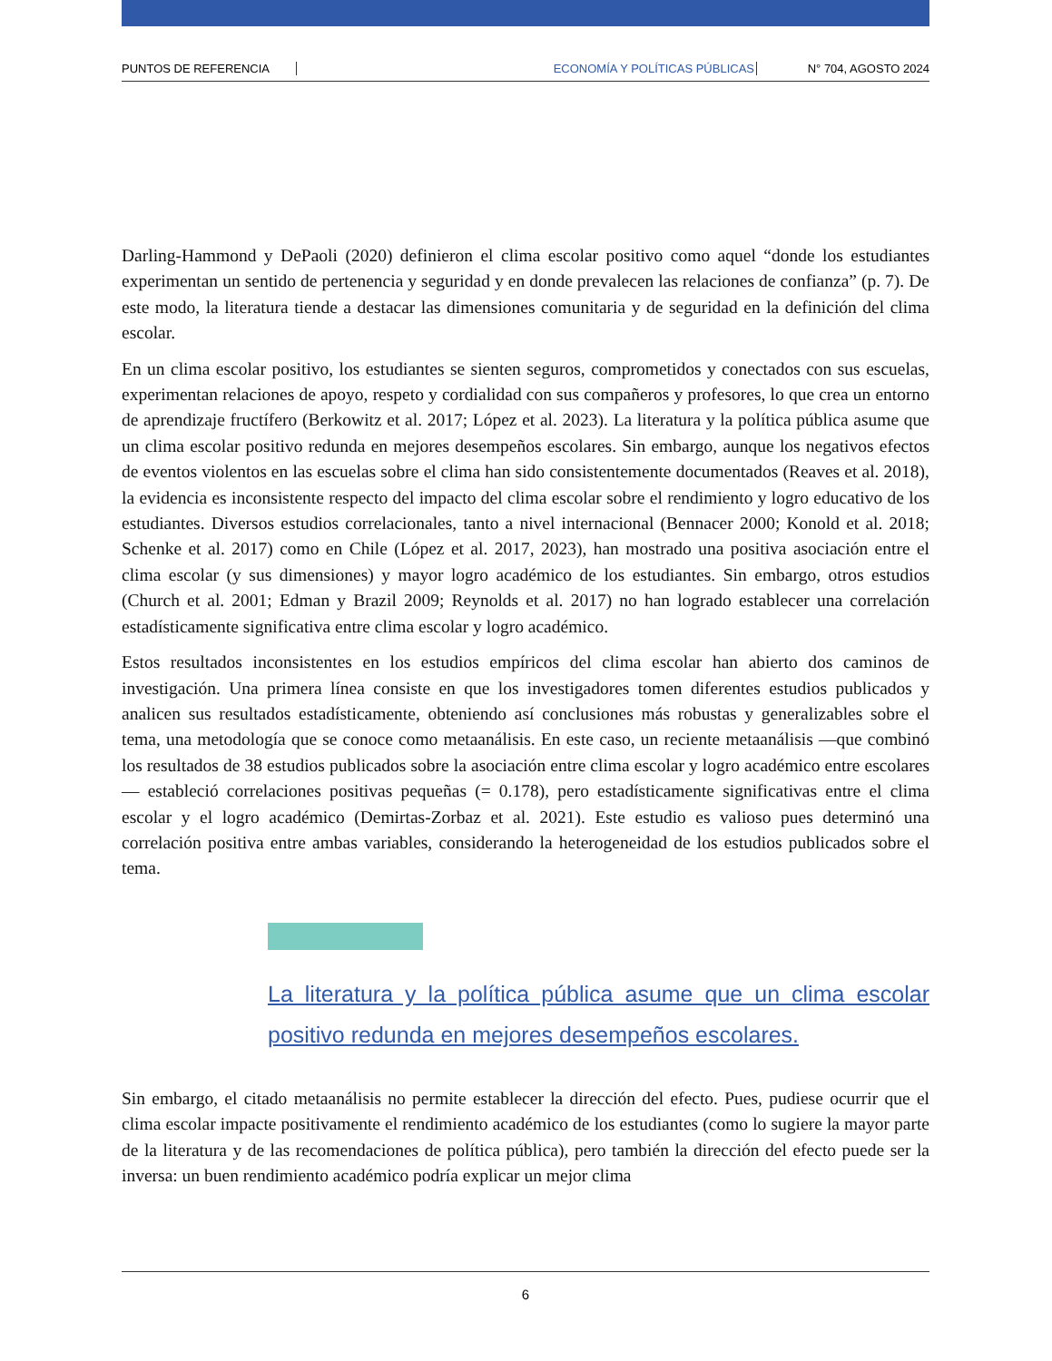PUNTOS DE REFERENCIA ECONOMÍA Y POLÍTICAS PÚBLICAS N° 704, AGOSTO 2024
Darling-Hammond y DePaoli (2020) definieron el clima escolar positivo como aquel “donde los estudiantes experimentan un sentido de pertenencia y seguridad y en donde prevalecen las relaciones de confianza” (p. 7). De este modo, la literatura tiende a destacar las dimensiones comunitaria y de seguridad en la definición del clima escolar.
En un clima escolar positivo, los estudiantes se sienten seguros, comprometidos y conectados con sus escuelas, experimentan relaciones de apoyo, respeto y cordialidad con sus compañeros y profesores, lo que crea un entorno de aprendizaje fructífero (Berkowitz et al. 2017; López et al. 2023). La literatura y la política pública asume que un clima escolar positivo redunda en mejores desempeños escolares. Sin embargo, aunque los negativos efectos de eventos violentos en las escuelas sobre el clima han sido consistentemente documentados (Reaves et al. 2018), la evidencia es inconsistente respecto del impacto del clima escolar sobre el rendimiento y logro educativo de los estudiantes. Diversos estudios correlacionales, tanto a nivel internacional (Bennacer 2000; Konold et al. 2018; Schenke et al. 2017) como en Chile (López et al. 2017, 2023), han mostrado una positiva asociación entre el clima escolar (y sus dimensiones) y mayor logro académico de los estudiantes. Sin embargo, otros estudios (Church et al. 2001; Edman y Brazil 2009; Reynolds et al. 2017) no han logrado establecer una correlación estadísticamente significativa entre clima escolar y logro académico.
Estos resultados inconsistentes en los estudios empíricos del clima escolar han abierto dos caminos de investigación. Una primera línea consiste en que los investigadores tomen diferentes estudios publicados y analicen sus resultados estadísticamente, obteniendo así conclusiones más robustas y generalizables sobre el tema, una metodología que se conoce como metaanálisis. En este caso, un reciente metaanálisis —que combinó los resultados de 38 estudios publicados sobre la asociación entre clima escolar y logro académico entre escolares— estableció correlaciones positivas pequeñas (= 0.178), pero estadísticamente significativas entre el clima escolar y el logro académico (Demirtas-Zorbaz et al. 2021). Este estudio es valioso pues determinó una correlación positiva entre ambas variables, considerando la heterogeneidad de los estudios publicados sobre el tema.
La literatura y la política pública asume que un clima escolar positivo redunda en mejores desempeños escolares.
Sin embargo, el citado metaanálisis no permite establecer la dirección del efecto. Pues, pudiese ocurrir que el clima escolar impacte positivamente el rendimiento académico de los estudiantes (como lo sugiere la mayor parte de la literatura y de las recomendaciones de política pública), pero también la dirección del efecto puede ser la inversa: un buen rendimiento académico podría explicar un mejor clima
6